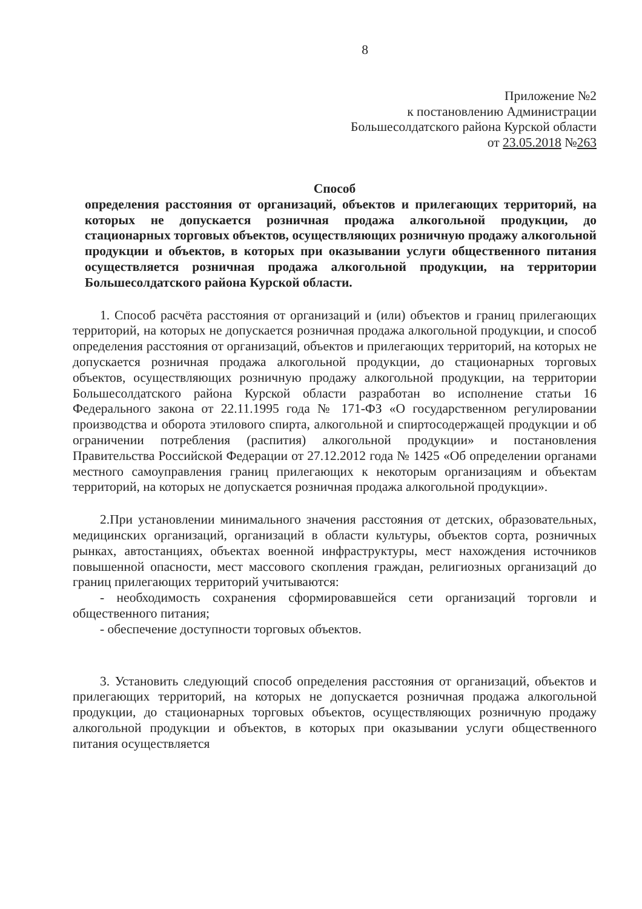8
Приложение №2
к постановлению Администрации
Большесолдатского района Курской области
от 23.05.2018 №263
Способ
определения расстояния от организаций, объектов и прилегающих территорий, на которых не допускается розничная продажа алкогольной продукции, до стационарных торговых объектов, осуществляющих розничную продажу алкогольной продукции и объектов, в которых при оказывании услуги общественного питания осуществляется розничная продажа алкогольной продукции, на территории Большесолдатского района Курской области.
1. Способ расчёта расстояния от организаций и (или) объектов и границ прилегающих территорий, на которых не допускается розничная продажа алкогольной продукции, и способ определения расстояния от организаций, объектов и прилегающих территорий, на которых не допускается розничная продажа алкогольной продукции, до стационарных торговых объектов, осуществляющих розничную продажу алкогольной продукции, на территории Большесолдатского района Курской области разработан во исполнение статьи 16 Федерального закона от 22.11.1995 года № 171-ФЗ «О государственном регулировании производства и оборота этилового спирта, алкогольной и спиртосодержащей продукции и об ограничении потребления (распития) алкогольной продукции» и постановления Правительства Российской Федерации от 27.12.2012 года № 1425 «Об определении органами местного самоуправления границ прилегающих к некоторым организациям и объектам территорий, на которых не допускается розничная продажа алкогольной продукции».
2.При установлении минимального значения расстояния от детских, образовательных, медицинских организаций, организаций в области культуры, объектов сорта, розничных рынках, автостанциях, объектах военной инфраструктуры, мест нахождения источников повышенной опасности, мест массового скопления граждан, религиозных организаций до границ прилегающих территорий учитываются:
- необходимость сохранения сформировавшейся сети организаций торговли и общественного питания;
- обеспечение доступности торговых объектов.
3. Установить следующий способ определения расстояния от организаций, объектов и прилегающих территорий, на которых не допускается розничная продажа алкогольной продукции, до стационарных торговых объектов, осуществляющих розничную продажу алкогольной продукции и объектов, в которых при оказывании услуги общественного питания осуществляется